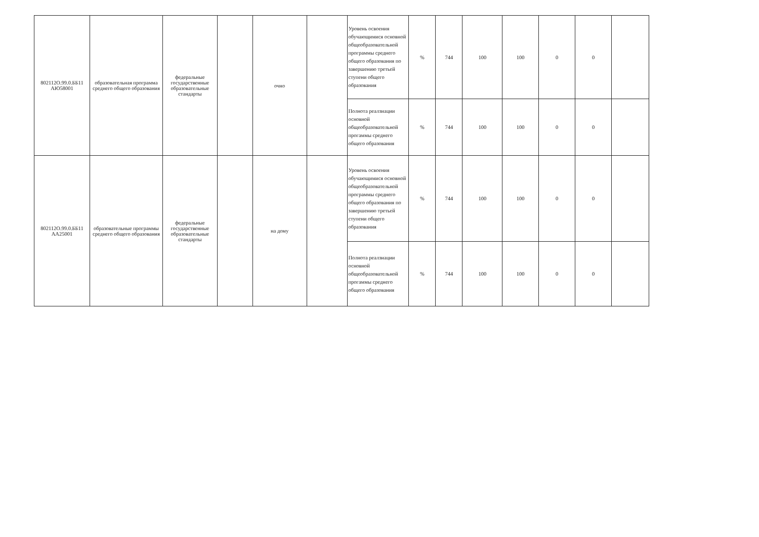| 802112О.99.0.ББ11 АЮ58001 | образовательная программа среднего общего образования | федеральные государственные образовательные стандарты | | очно | | Уровень освоения обучающимися основной общеобразовательной программы среднего общего образования по завершению третьей ступени общего образования | % | 744 | 100 | 100 | 0 | 0 | |
| | | | | | | Полнота реалзиации основной общеобразовательной прогаммы среднего общего образования | % | 744 | 100 | 100 | 0 | 0 | |
| 802112О.99.0.ББ11 АА25001 | образовательные программы среднего общего образования | федеральные государственные образовательные стандарты | | на дому | | Уровень освоения обучающимися основной общеобразовательной программы среднего общего образования по завершению третьей ступени общего образования | % | 744 | 100 | 100 | 0 | 0 | |
| | | | | | | Полнота реалзиации основной общеобразовательной прогаммы среднего общего образования | % | 744 | 100 | 100 | 0 | 0 | |